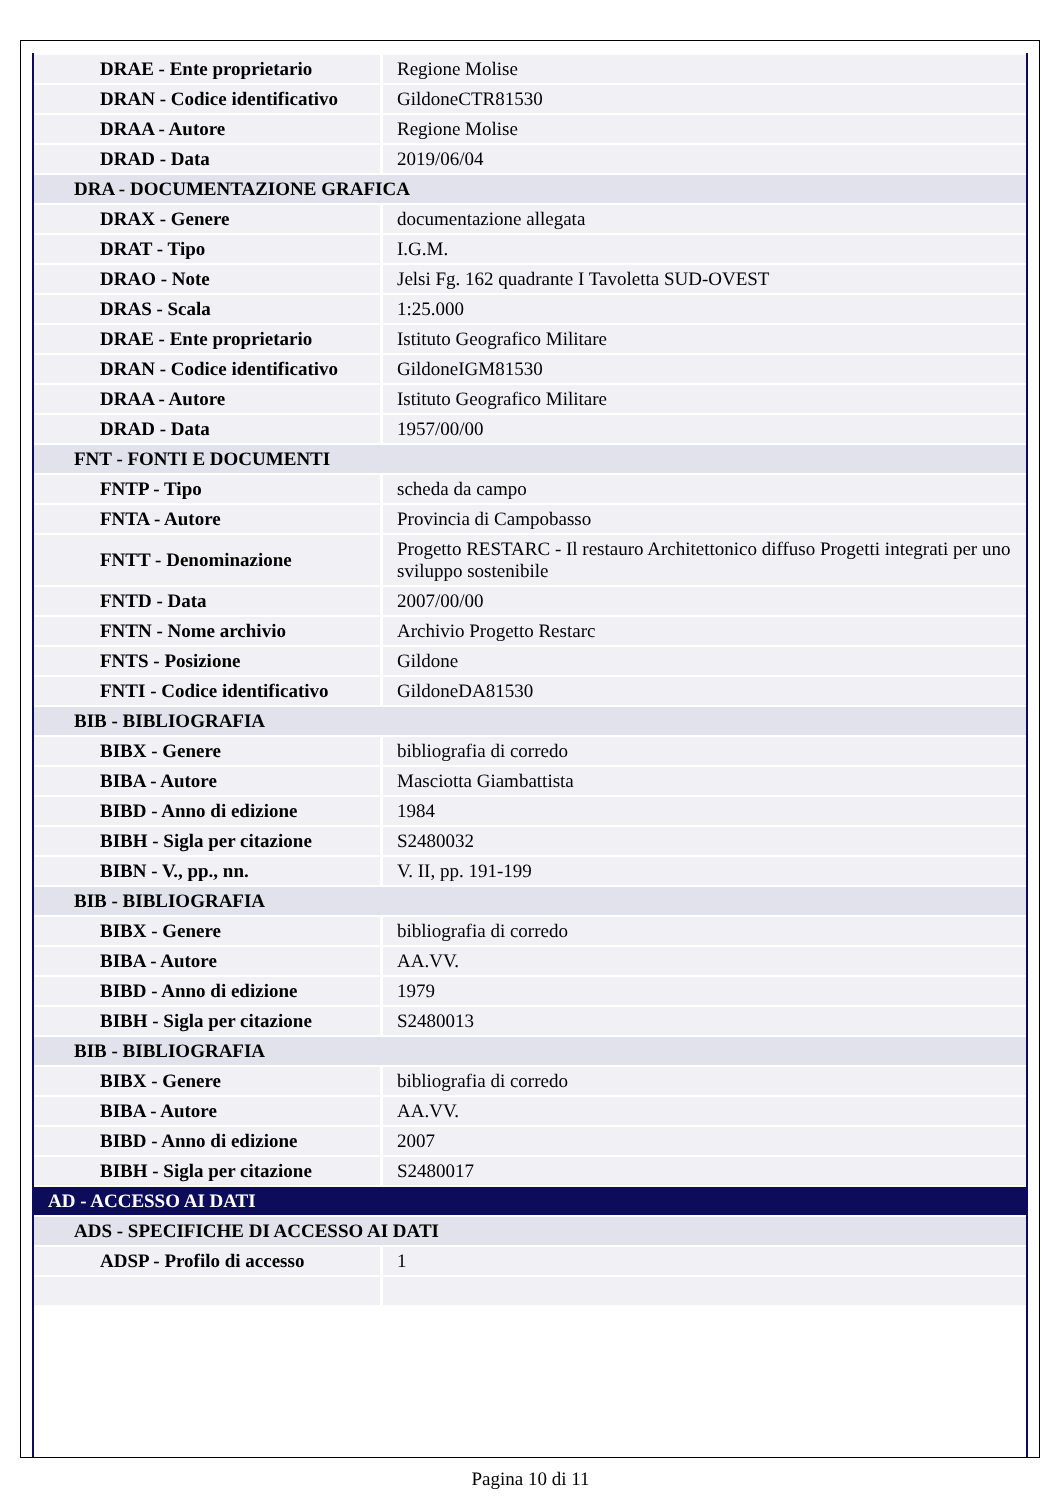| DRAE - Ente proprietario | Regione Molise |
| DRAN - Codice identificativo | GildoneCTR81530 |
| DRAA - Autore | Regione Molise |
| DRAD - Data | 2019/06/04 |
| DRA - DOCUMENTAZIONE GRAFICA | |
| DRAX - Genere | documentazione allegata |
| DRAT - Tipo | I.G.M. |
| DRAO - Note | Jelsi Fg. 162 quadrante I Tavoletta SUD-OVEST |
| DRAS - Scala | 1:25.000 |
| DRAE - Ente proprietario | Istituto Geografico Militare |
| DRAN - Codice identificativo | GildoneIGM81530 |
| DRAA - Autore | Istituto Geografico Militare |
| DRAD - Data | 1957/00/00 |
| FNT - FONTI E DOCUMENTI | |
| FNTP - Tipo | scheda da campo |
| FNTA - Autore | Provincia di Campobasso |
| FNTT - Denominazione | Progetto RESTARC - Il restauro Architettonico diffuso Progetti integrati per uno sviluppo sostenibile |
| FNTD - Data | 2007/00/00 |
| FNTN - Nome archivio | Archivio Progetto Restarc |
| FNTS - Posizione | Gildone |
| FNTI - Codice identificativo | GildoneDA81530 |
| BIB - BIBLIOGRAFIA | |
| BIBX - Genere | bibliografia di corredo |
| BIBA - Autore | Masciotta Giambattista |
| BIBD - Anno di edizione | 1984 |
| BIBH - Sigla per citazione | S2480032 |
| BIBN - V., pp., nn. | V. II, pp. 191-199 |
| BIB - BIBLIOGRAFIA | |
| BIBX - Genere | bibliografia di corredo |
| BIBA - Autore | AA.VV. |
| BIBD - Anno di edizione | 1979 |
| BIBH - Sigla per citazione | S2480013 |
| BIB - BIBLIOGRAFIA | |
| BIBX - Genere | bibliografia di corredo |
| BIBA - Autore | AA.VV. |
| BIBD - Anno di edizione | 2007 |
| BIBH - Sigla per citazione | S2480017 |
| AD - ACCESSO AI DATI | |
| ADS - SPECIFICHE DI ACCESSO AI DATI | |
| ADSP - Profilo di accesso | 1 |
Pagina 10 di 11